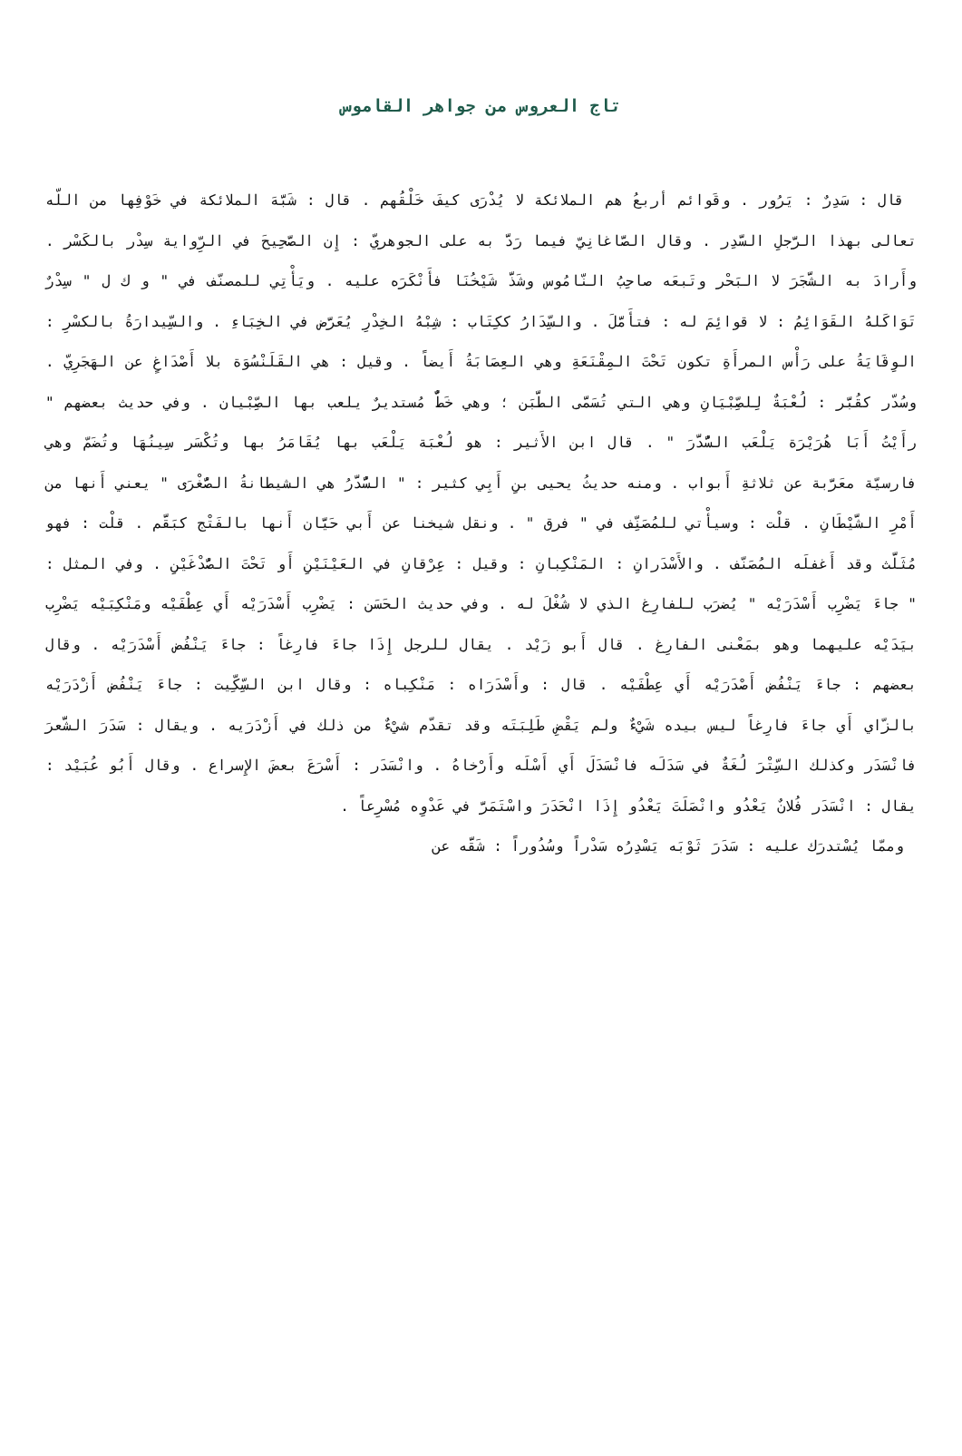تاج العروس من جواهر القاموس
قال : سَدِرٌ : يَرُور . وقَوائم أربعُ هم الملائكة لا يُدْرَى كيفَ خَلْقُهم . قال : شَبَّهَ الملائكة في خَوْفِها من اللّه تعالى بهذا الرَّجلِ السَّدِر . وقال الصَّاغانِيّ فيما رَدَّ به على الجوهريّ : إِن الصَّحِيحَ في الرِّواية سِدْر بالكَسْر . وأَرادَ به الشَّجَرَ لا البَحْر وتَبعَه صاحِبُ النّامُوس وشَذَّ شَيْخُنَا فأَنْكَرَه عليه . ويَأْتِي للمصنّف في " و ك ل " سِدْرٌ تَوَاكَلهُ القَوَائِمُ : لا قوائِمَ له : فتأَمَّلَ . والسِّدَارُ ككِتَاب : شِبْهُ الخِدْرِ يُعَرَّض في الخِبَاءِ . والسِّيدارَةُ بالكسْرِ : الوِقَايَةُ على رَأْس المرأَةِ تكون تَحْتَ المِقْنَعَةِ وهي العِصَابَةُ أَيضاً . وقيل : هي القَلَنْسُوَة بلا أَصْدَاغٍ عن الهَجَرِيّ . وسُدّر كقُبَّر : لُعْبَةٌ لِلصِّبْيَانِ وهي التي تُسَمَّى الطَّبَن ؛ وهي خَطٌّ مُستديرٌ يلعب بها الصِّبْيان . وفي حديث بعضهم " رأَيْتُ أَبَا هُرَيْرَة يَلْعَب السُّدَّرَ " . قال ابن الأَثير : هو لُعْبَة يَلْعَب بها يُقَامَرُ بها وتُكْسَر سِينُهَا وتُضَمّ وهي فارسيّة معَرَّبة عن ثلاثةِ أَبواب . ومنه حديثُ يحيى بنِ أَبِي كثير : " السُّدَّرُ هي الشيطانةُ الصُّغْرَى " يعني أَنها من أَمْرِ الشَّيْطَانِ . قلْت : وسيأْتي للمُصَنِّف في " فرق " . ونقل شيخنا عن أَبي حَيَّان أَنها بالفَتْج كبَقَّم . قلْت : فهو مُثَلَّث وقد أَغفلَه المُصَنّف . والأَسْدَرانِ : المَنْكِبانِ : وقيل : عِرْقانِ في العَيْنَيْنِ أَو تَحْتَ الصُّدْغَيْنِ . وفي المثل : " جاءَ يَضْرِب أَسْدَرَيْه " يُضرَب للفارِغ الذي لا شُغْلَ له . وفي حديث الحَسَن : يَضْرِب أَسْدَرَيْه أَي عِطْفَيْه ومَنْكِبَيْه يَضْرِب بيَدَيْه عليهما وهو بمَعْنى الفارِغ . قال أَبو زَيْد . يقال للرجل إِذَا جاءَ فارِغاً : جاءَ يَنْفُض أَسْدَرَيْه . وقال بعضهم : جاءَ يَنْفُض أَصْدَرَيْه أَي عِطْفَيْه . قال : وأَسْدَرَاه : مَنْكِباه : وقال ابن السِّكِّيت : جاءَ يَنْفُض أَزْدَرَيْه بالزّاي أَي جاءَ فارِغاً ليس بيده شَيْءٌ ولم يَقْضِ طَلِبَتَه وقد تقدّم شيْءٌ من ذلك في أَزْدَرَيه . ويقال : سَدَرَ الشَّعرَ فانْسَدَر وكذلك السِّتْرَ لُغَةٌ في سَدَلَه فانْسَدَلَ أَي أَسْلَه وأَرْخاهُ . وانْسَدَر : أَسْرَعَ بعضَ الإِسراع . وقال أَبُو عُبَيْد : يقال : انْسَدَر فُلانٌ يَعْدُو وانْصَلَتَ يَعْدُو إِذَا انْحَدَرَ واسْتَمَرَّ في عَدْوِه مُسْرِعاً .
وممّا يُسْتدرَك عليه : سَدَرَ ثَوْبَه يَسْدِرُه سَدْراً وسُدُوراً : شَقَّه عن